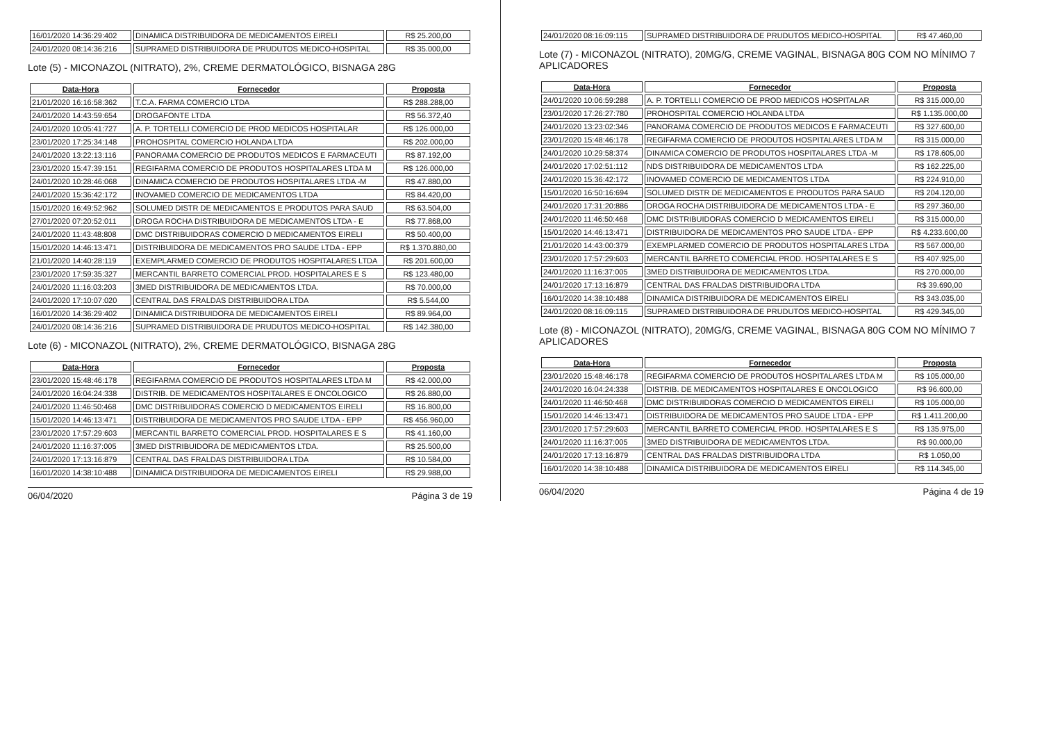| 16/01/2020 14:36:29:402 | DINAMICA DISTRIBUIDORA DE MEDICAMENTOS EIRELI | R$ 25.200,00 |
| 24/01/2020 08:14:36:216 | SUPRAMED DISTRIBUIDORA DE PRUDUTOS MEDICO-HOSPITAL | R$ 35.000,00 |
Lote (5) - MICONAZOL (NITRATO), 2%, CREME DERMATOLÓGICO, BISNAGA 28G
| Data-Hora | Fornecedor | Proposta |
| --- | --- | --- |
| 21/01/2020 16:16:58:362 | T.C.A. FARMA COMERCIO LTDA | R$ 288.288,00 |
| 24/01/2020 14:43:59:654 | DROGAFONTE LTDA | R$ 56.372,40 |
| 24/01/2020 10:05:41:727 | A. P. TORTELLI COMERCIO DE PROD MEDICOS HOSPITALAR | R$ 126.000,00 |
| 23/01/2020 17:25:34:148 | PROHOSPITAL COMERCIO HOLANDA LTDA | R$ 202.000,00 |
| 24/01/2020 13:22:13:116 | PANORAMA COMERCIO DE PRODUTOS MEDICOS E FARMACEUTI | R$ 87.192,00 |
| 23/01/2020 15:47:39:151 | REGIFARMA COMERCIO DE PRODUTOS HOSPITALARES LTDA M | R$ 126.000,00 |
| 24/01/2020 10:28:46:068 | DINAMICA COMERCIO DE PRODUTOS HOSPITALARES LTDA -M | R$ 47.880,00 |
| 24/01/2020 15:36:42:172 | INOVAMED COMERCIO DE MEDICAMENTOS LTDA | R$ 84.420,00 |
| 15/01/2020 16:49:52:962 | SOLUMED DISTR DE MEDICAMENTOS E PRODUTOS PARA SAUD | R$ 63.504,00 |
| 27/01/2020 07:20:52:011 | DROGA ROCHA DISTRIBUIDORA DE MEDICAMENTOS LTDA - E | R$ 77.868,00 |
| 24/01/2020 11:43:48:808 | DMC DISTRIBUIDORAS COMERCIO D MEDICAMENTOS EIRELI | R$ 50.400,00 |
| 15/01/2020 14:46:13:471 | DISTRIBUIDORA DE MEDICAMENTOS PRO SAUDE LTDA - EPP | R$ 1.370.880,00 |
| 21/01/2020 14:40:28:119 | EXEMPLARMED COMERCIO DE PRODUTOS HOSPITALARES LTDA | R$ 201.600,00 |
| 23/01/2020 17:59:35:327 | MERCANTIL BARRETO COMERCIAL PROD. HOSPITALARES E S | R$ 123.480,00 |
| 24/01/2020 11:16:03:203 | 3MED DISTRIBUIDORA DE MEDICAMENTOS LTDA. | R$ 70.000,00 |
| 24/01/2020 17:10:07:020 | CENTRAL DAS FRALDAS DISTRIBUIDORA LTDA | R$ 5.544,00 |
| 16/01/2020 14:36:29:402 | DINAMICA DISTRIBUIDORA DE MEDICAMENTOS EIRELI | R$ 89.964,00 |
| 24/01/2020 08:14:36:216 | SUPRAMED DISTRIBUIDORA DE PRUDUTOS MEDICO-HOSPITAL | R$ 142.380,00 |
Lote (6) - MICONAZOL (NITRATO), 2%, CREME DERMATOLÓGICO, BISNAGA 28G
| Data-Hora | Fornecedor | Proposta |
| --- | --- | --- |
| 23/01/2020 15:48:46:178 | REGIFARMA COMERCIO DE PRODUTOS HOSPITALARES LTDA M | R$ 42.000,00 |
| 24/01/2020 16:04:24:338 | DISTRIB. DE MEDICAMENTOS HOSPITALARES E ONCOLOGICO | R$ 26.880,00 |
| 24/01/2020 11:46:50:468 | DMC DISTRIBUIDORAS COMERCIO D MEDICAMENTOS EIRELI | R$ 16.800,00 |
| 15/01/2020 14:46:13:471 | DISTRIBUIDORA DE MEDICAMENTOS PRO SAUDE LTDA - EPP | R$ 456.960,00 |
| 23/01/2020 17:57:29:603 | MERCANTIL BARRETO COMERCIAL PROD. HOSPITALARES E S | R$ 41.160,00 |
| 24/01/2020 11:16:37:005 | 3MED DISTRIBUIDORA DE MEDICAMENTOS LTDA. | R$ 25.500,00 |
| 24/01/2020 17:13:16:879 | CENTRAL DAS FRALDAS DISTRIBUIDORA LTDA | R$ 10.584,00 |
| 16/01/2020 14:38:10:488 | DINAMICA DISTRIBUIDORA DE MEDICAMENTOS EIRELI | R$ 29.988,00 |
06/04/2020 Página 3 de 19
| 24/01/2020 08:16:09:115 | SUPRAMED DISTRIBUIDORA DE PRUDUTOS MEDICO-HOSPITAL | R$ 47.460,00 |
Lote (7) - MICONAZOL (NITRATO), 20MG/G, CREME VAGINAL, BISNAGA 80G COM NO MÍNIMO 7 APLICADORES
| Data-Hora | Fornecedor | Proposta |
| --- | --- | --- |
| 24/01/2020 10:06:59:288 | A. P. TORTELLI COMERCIO DE PROD MEDICOS HOSPITALAR | R$ 315.000,00 |
| 23/01/2020 17:26:27:780 | PROHOSPITAL COMERCIO HOLANDA LTDA | R$ 1.135.000,00 |
| 24/01/2020 13:23:02:346 | PANORAMA COMERCIO DE PRODUTOS MEDICOS E FARMACEUTI | R$ 327.600,00 |
| 23/01/2020 15:48:46:178 | REGIFARMA COMERCIO DE PRODUTOS HOSPITALARES LTDA M | R$ 315.000,00 |
| 24/01/2020 10:29:58:374 | DINAMICA COMERCIO DE PRODUTOS HOSPITALARES LTDA -M | R$ 178.605,00 |
| 24/01/2020 17:02:51:112 | NDS DISTRIBUIDORA DE MEDICAMENTOS LTDA | R$ 162.225,00 |
| 24/01/2020 15:36:42:172 | INOVAMED COMERCIO DE MEDICAMENTOS LTDA | R$ 224.910,00 |
| 15/01/2020 16:50:16:694 | SOLUMED DISTR DE MEDICAMENTOS E PRODUTOS PARA SAUD | R$ 204.120,00 |
| 24/01/2020 17:31:20:886 | DROGA ROCHA DISTRIBUIDORA DE MEDICAMENTOS LTDA - E | R$ 297.360,00 |
| 24/01/2020 11:46:50:468 | DMC DISTRIBUIDORAS COMERCIO D MEDICAMENTOS EIRELI | R$ 315.000,00 |
| 15/01/2020 14:46:13:471 | DISTRIBUIDORA DE MEDICAMENTOS PRO SAUDE LTDA - EPP | R$ 4.233.600,00 |
| 21/01/2020 14:43:00:379 | EXEMPLARMED COMERCIO DE PRODUTOS HOSPITALARES LTDA | R$ 567.000,00 |
| 23/01/2020 17:57:29:603 | MERCANTIL BARRETO COMERCIAL PROD. HOSPITALARES E S | R$ 407.925,00 |
| 24/01/2020 11:16:37:005 | 3MED DISTRIBUIDORA DE MEDICAMENTOS LTDA. | R$ 270.000,00 |
| 24/01/2020 17:13:16:879 | CENTRAL DAS FRALDAS DISTRIBUIDORA LTDA | R$ 39.690,00 |
| 16/01/2020 14:38:10:488 | DINAMICA DISTRIBUIDORA DE MEDICAMENTOS EIRELI | R$ 343.035,00 |
| 24/01/2020 08:16:09:115 | SUPRAMED DISTRIBUIDORA DE PRUDUTOS MEDICO-HOSPITAL | R$ 429.345,00 |
Lote (8) - MICONAZOL (NITRATO), 20MG/G, CREME VAGINAL, BISNAGA 80G COM NO MÍNIMO 7 APLICADORES
| Data-Hora | Fornecedor | Proposta |
| --- | --- | --- |
| 23/01/2020 15:48:46:178 | REGIFARMA COMERCIO DE PRODUTOS HOSPITALARES LTDA M | R$ 105.000,00 |
| 24/01/2020 16:04:24:338 | DISTRIB. DE MEDICAMENTOS HOSPITALARES E ONCOLOGICO | R$ 96.600,00 |
| 24/01/2020 11:46:50:468 | DMC DISTRIBUIDORAS COMERCIO D MEDICAMENTOS EIRELI | R$ 105.000,00 |
| 15/01/2020 14:46:13:471 | DISTRIBUIDORA DE MEDICAMENTOS PRO SAUDE LTDA - EPP | R$ 1.411.200,00 |
| 23/01/2020 17:57:29:603 | MERCANTIL BARRETO COMERCIAL PROD. HOSPITALARES E S | R$ 135.975,00 |
| 24/01/2020 11:16:37:005 | 3MED DISTRIBUIDORA DE MEDICAMENTOS LTDA. | R$ 90.000,00 |
| 24/01/2020 17:13:16:879 | CENTRAL DAS FRALDAS DISTRIBUIDORA LTDA | R$ 1.050,00 |
| 16/01/2020 14:38:10:488 | DINAMICA DISTRIBUIDORA DE MEDICAMENTOS EIRELI | R$ 114.345,00 |
06/04/2020 Página 4 de 19